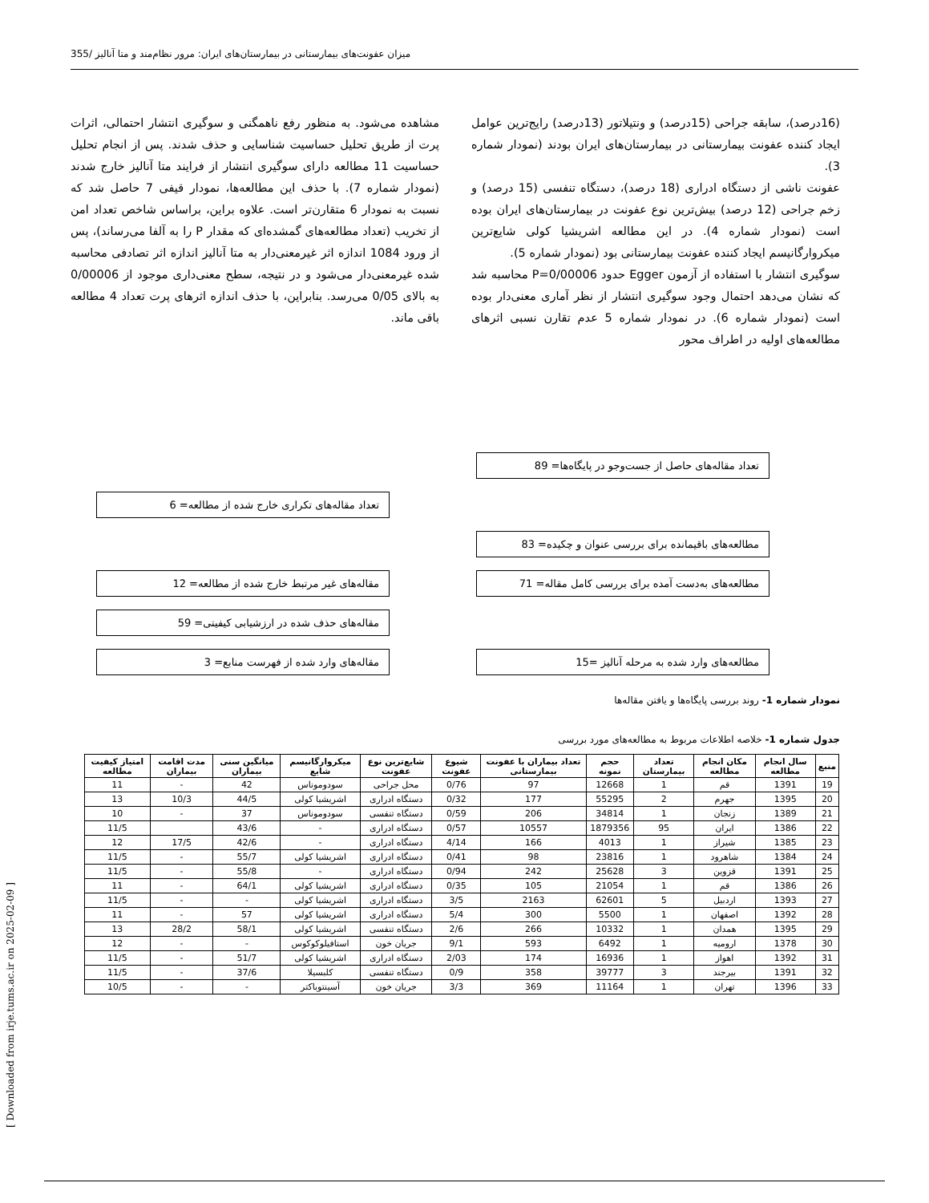میزان عفونت‌های بیمارستانی در بیمارستان‌های ایران: مرور نظام‌مند و متا آنالیز /355
(16درصد)، سابقه جراحی (15درصد) و ونتیلاتور (13درصد) رایج‌ترین عوامل ایجاد کننده عفونت بیمارستانی در بیمارستان‌های ایران بودند (نمودار شماره 3).
عفونت ناشی از دستگاه ادراری (18 درصد)، دستگاه تنفسی (15 درصد) و زخم جراحی (12 درصد) بیش‌ترین نوع عفونت در بیمارستان‌های ایران بوده است (نمودار شماره 4). در این مطالعه اشریشیا کولی شایع‌ترین میکروارگانیسم ایجاد کننده عفونت بیمارستانی بود (نمودار شماره 5).
سوگیری انتشار با استفاده از آزمون Egger حدود P=0/00006 محاسبه شد که نشان می‌دهد احتمال وجود سوگیری انتشار از نظر آماری معنی‌دار بوده است (نمودار شماره 6). در نمودار شماره 5 عدم تقارن نسبی اثرهای مطالعه‌های اولیه در اطراف محور
مشاهده می‌شود. به منظور رفع ناهمگنی و سوگیری انتشار احتمالی، اثرات پرت از طریق تحلیل حساسیت شناسایی و حذف شدند. پس از انجام تحلیل حساسیت 11 مطالعه دارای سوگیری انتشار از فرایند متا آنالیز خارج شدند (نمودار شماره 7). با حذف این مطالعه‌ها، نمودار قیفی 7 حاصل شد که نسبت به نمودار 6 متقارن‌تر است. علاوه براین، براساس شاخص تعداد امن از تخریب (تعداد مطالعه‌های گمشده‌ای که مقدار P را به آلفا می‌رساند)، پس از ورود 1084 اندازه اثر غیرمعنی‌دار به متا آنالیز اندازه اثر تصادفی محاسبه شده غیرمعنی‌دار می‌شود و در نتیجه، سطح معنی‌داری موجود از 0/00006 به بالای 0/05 می‌رسد. بنابراین، با حذف اندازه اثرهای پرت تعداد 4 مطالعه باقی ماند.
تعداد مقاله‌های حاصل از جست‌وجو در پایگاه‌ها= 89
تعداد مقاله‌های تکراری خارج شده از مطالعه= 6
مطالعه‌های باقیمانده برای بررسی عنوان و چکیده= 83
مقاله‌های غیر مرتبط خارج شده از مطالعه= 12 مطالعه‌های به‌دست آمده برای بررسی کامل مقاله= 71
مقاله‌های حذف شده در ارزشیابی کیفیتی= 59
مقاله‌های وارد شده از فهرست منابع= 3 مطالعه‌های وارد شده به مرحله آنالیز =15
نمودار شماره 1- روند بررسی پایگاه‌ها و یافتن مقاله‌ها
جدول شماره 1- خلاصه اطلاعات مربوط به مطالعه‌های مورد بررسی
| منبع | سال انجام مطالعه | مکان انجام مطالعه | تعداد بیمارستان | حجم نمونه | تعداد بیماران با عفونت بیمارستانی | شیوع عفونت | شایع‌ترین نوع عفونت | میکروارگانیسم شایع | میانگین سنی بیماران | مدت اقامت بیماران | امتیاز کیفیت مطالعه |
| --- | --- | --- | --- | --- | --- | --- | --- | --- | --- | --- | --- |
| 19 | 1391 | قم | 1 | 12668 | 97 | 0/76 | محل جراحی | سودوموناس | 42 | - | 11 |
| 20 | 1395 | جهرم | 2 | 55295 | 177 | 0/32 | دستگاه ادراری | اشریشیا کولی | 44/5 | 10/3 | 13 |
| 21 | 1389 | زنجان | 1 | 34814 | 206 | 0/59 | دستگاه تنفسی | سودوموناس | 37 | - | 10 |
| 22 | 1386 | ایران | 95 | 1879356 | 10557 | 0/57 | دستگاه ادراری | - | 43/6 | | 11/5 |
| 23 | 1385 | شیراز | 1 | 4013 | 166 | 4/14 | دستگاه ادراری | - | 42/6 | 17/5 | 12 |
| 24 | 1384 | شاهرود | 1 | 23816 | 98 | 0/41 | دستگاه ادراری | اشریشیا کولی | 55/7 | - | 11/5 |
| 25 | 1391 | قزوین | 3 | 25628 | 242 | 0/94 | دستگاه ادراری | - | 55/8 | - | 11/5 |
| 26 | 1386 | قم | 1 | 21054 | 105 | 0/35 | دستگاه ادراری | اشریشیا کولی | 64/1 | - | 11 |
| 27 | 1393 | اردبیل | 5 | 62601 | 2163 | 3/5 | دستگاه ادراری | اشریشیا کولی | - | - | 11/5 |
| 28 | 1392 | اصفهان | 1 | 5500 | 300 | 5/4 | دستگاه ادراری | اشریشیا کولی | 57 | - | 11 |
| 29 | 1395 | همدان | 1 | 10332 | 266 | 2/6 | دستگاه تنفسی | اشریشیا کولی | 58/1 | 28/2 | 13 |
| 30 | 1378 | ارومیه | 1 | 6492 | 593 | 9/1 | جریان خون | استافیلوکوکوس | - | - | 12 |
| 31 | 1392 | اهواز | 1 | 16936 | 174 | 2/03 | دستگاه ادراری | اشریشیا کولی | 51/7 | - | 11/5 |
| 32 | 1391 | بیرجند | 3 | 39777 | 358 | 0/9 | دستگاه تنفسی | کلبسیلا | 37/6 | - | 11/5 |
| 33 | 1396 | تهران | 1 | 11164 | 369 | 3/3 | جریان خون | آسینتوباکتر | - | - | 10/5 |
[ Downloaded from irje.tums.ac.ir on 2025-02-09 ]